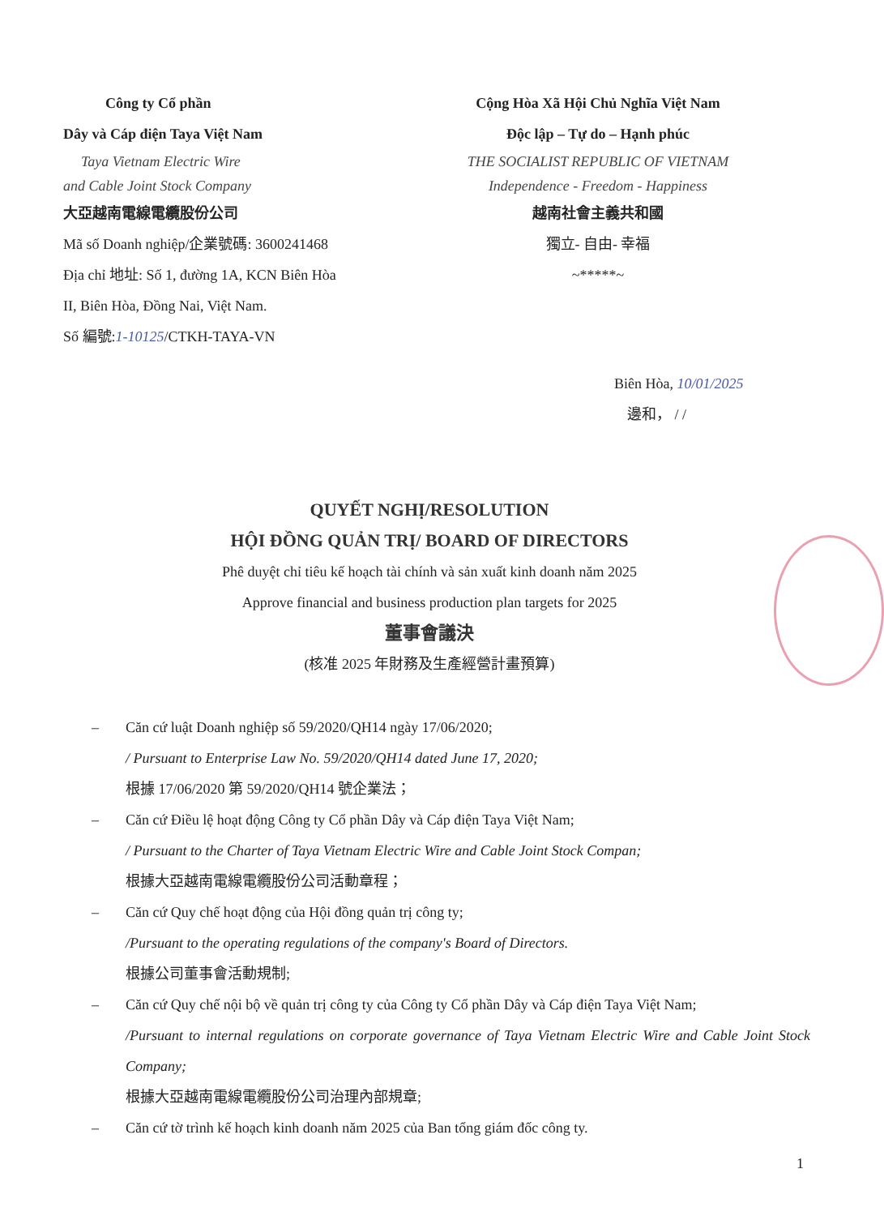Công ty Cổ phần
Dây và Cáp điện Taya Việt Nam
Taya Vietnam Electric Wire
and Cable Joint Stock Company
大亞越南電線電纜股份公司
Mã số Doanh nghiệp/企業號碼: 3600241468
Địa chỉ 地址: Số 1, đường 1A, KCN Biên Hòa
II, Biên Hòa, Đồng Nai, Việt Nam.
Số 編號:1-10125/CTKH-TAYA-VN
Cộng Hòa Xã Hội Chủ Nghĩa Việt Nam
Độc lập – Tự do – Hạnh phúc
THE SOCIALIST REPUBLIC OF VIETNAM
Independence - Freedom - Happiness
越南社會主義共和國
獨立- 自由- 幸福
~*****~
Biên Hòa, 10/01/2025
邊和， / /
QUYẾT NGHỊ/RESOLUTION
HỘI ĐỒNG QUẢN TRỊ/ BOARD OF DIRECTORS
Phê duyệt chỉ tiêu kế hoạch tài chính và sản xuất kinh doanh năm 2025
Approve financial and business production plan targets for 2025
董事會議決
(核准 2025 年財務及生產經營計畫預算)
– Căn cứ luật Doanh nghiệp số 59/2020/QH14 ngày 17/06/2020;
/ Pursuant to Enterprise Law No. 59/2020/QH14 dated June 17, 2020;
根據 17/06/2020 第 59/2020/QH14 號企業法；
– Căn cứ Điều lệ hoạt động Công ty Cổ phần Dây và Cáp điện Taya Việt Nam;
/ Pursuant to the Charter of Taya Vietnam Electric Wire and Cable Joint Stock Compan;
根據大亞越南電線電纜股份公司活動章程；
– Căn cứ Quy chế hoạt động của Hội đồng quản trị công ty;
/Pursuant to the operating regulations of the company's Board of Directors.
根據公司董事會活動規制;
– Căn cứ Quy chế nội bộ về quản trị công ty của Công ty Cổ phần Dây và Cáp điện Taya Việt Nam;
/Pursuant to internal regulations on corporate governance of Taya Vietnam Electric Wire and Cable Joint Stock Company;
根據大亞越南電線電纜股份公司治理內部規章;
– Căn cứ tờ trình kế hoạch kinh doanh năm 2025 của Ban tổng giám đốc công ty.
1